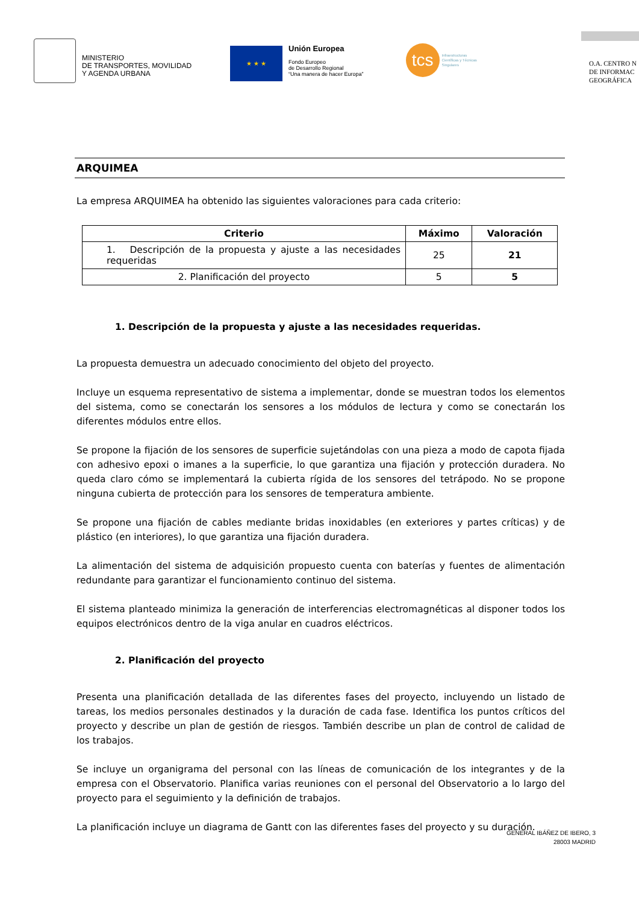MINISTERIO
DE TRANSPORTES, MOVILIDAD
Y AGENDA URBANA
★ ★ ★
Unión Europea
Fondo Europeo
de Desarrollo Regional
“Una manera de hacer Europa”
tcs
Infraestructuras
Científicas y Técnicas
Singulares
O.A. CENTRO N
DE INFORMAC
GEOGRÁFICA
ARQUIMEA
La empresa ARQUIMEA ha obtenido las siguientes valoraciones para cada criterio:
| Criterio | Máximo | Valoración |
| --- | --- | --- |
| 1. Descripción de la propuesta y ajuste a las necesidades requeridas | 25 | 21 |
| 2. Planificación del proyecto | 5 | 5 |
1. Descripción de la propuesta y ajuste a las necesidades requeridas.
La propuesta demuestra un adecuado conocimiento del objeto del proyecto.
Incluye un esquema representativo de sistema a implementar, donde se muestran todos los elementos del sistema, como se conectarán los sensores a los módulos de lectura y como se conectarán los diferentes módulos entre ellos.
Se propone la fijación de los sensores de superficie sujetándolas con una pieza a modo de capota fijada con adhesivo epoxi o imanes a la superficie, lo que garantiza una fijación y protección duradera. No queda claro cómo se implementará la cubierta rígida de los sensores del tetrápodo. No se propone ninguna cubierta de protección para los sensores de temperatura ambiente.
Se propone una fijación de cables mediante bridas inoxidables (en exteriores y partes críticas) y de plástico (en interiores), lo que garantiza una fijación duradera.
La alimentación del sistema de adquisición propuesto cuenta con baterías y fuentes de alimentación redundante para garantizar el funcionamiento continuo del sistema.
El sistema planteado minimiza la generación de interferencias electromagnéticas al disponer todos los equipos electrónicos dentro de la viga anular en cuadros eléctricos.
2. Planificación del proyecto
Presenta una planificación detallada de las diferentes fases del proyecto, incluyendo un listado de tareas, los medios personales destinados y la duración de cada fase. Identifica los puntos críticos del proyecto y describe un plan de gestión de riesgos. También describe un plan de control de calidad de los trabajos.
Se incluye un organigrama del personal con las líneas de comunicación de los integrantes y de la empresa con el Observatorio. Planifica varias reuniones con el personal del Observatorio a lo largo del proyecto para el seguimiento y la definición de trabajos.
La planificación incluye un diagrama de Gantt con las diferentes fases del proyecto y su duración.
GENERAL IBÁÑEZ DE IBERO, 3
28003 MADRID